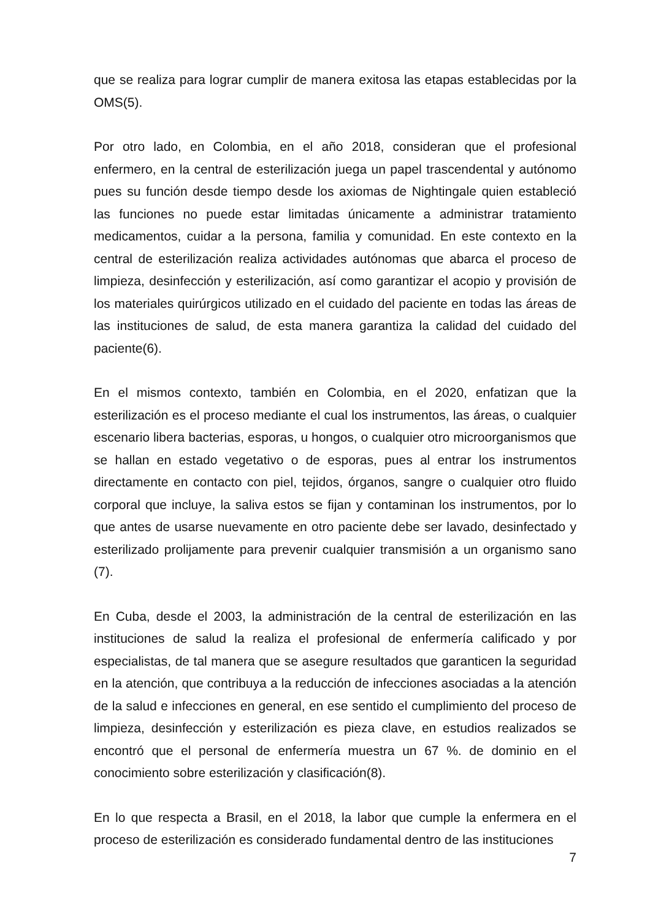que se realiza para lograr cumplir de manera exitosa las etapas establecidas por la OMS(5).
Por otro lado, en Colombia, en el año 2018, consideran que el profesional enfermero, en la central de esterilización juega un papel trascendental y autónomo pues su función desde tiempo desde los axiomas de Nightingale quien estableció las funciones no puede estar limitadas únicamente a administrar tratamiento medicamentos, cuidar a la persona, familia y comunidad. En este contexto en la central de esterilización realiza actividades autónomas que abarca el proceso de limpieza, desinfección y esterilización, así como garantizar el acopio y provisión de los materiales quirúrgicos utilizado en el cuidado del paciente en todas las áreas de las instituciones de salud, de esta manera garantiza la calidad del cuidado del paciente(6).
En el mismos contexto, también en Colombia, en el 2020, enfatizan que la esterilización es el proceso mediante el cual los instrumentos, las áreas, o cualquier escenario libera bacterias, esporas, u hongos, o cualquier otro microorganismos que se hallan en estado vegetativo o de esporas, pues al entrar los instrumentos directamente en contacto con piel, tejidos, órganos, sangre o cualquier otro fluido corporal que incluye, la saliva estos se fijan y contaminan los instrumentos, por lo que antes de usarse nuevamente en otro paciente debe ser lavado, desinfectado y esterilizado prolijamente para prevenir cualquier transmisión a un organismo sano (7).
En Cuba, desde el 2003, la administración de la central de esterilización en las instituciones de salud la realiza el profesional de enfermería calificado y por especialistas, de tal manera que se asegure resultados que garanticen la seguridad en la atención, que contribuya a la reducción de infecciones asociadas a la atención de la salud e infecciones en general, en ese sentido el cumplimiento del proceso de limpieza, desinfección y esterilización es pieza clave, en estudios realizados se encontró que el personal de enfermería muestra un 67 %. de dominio en el conocimiento sobre esterilización y clasificación(8).
En lo que respecta a Brasil, en el 2018, la labor que cumple la enfermera en el proceso de esterilización es considerado fundamental dentro de las instituciones
7